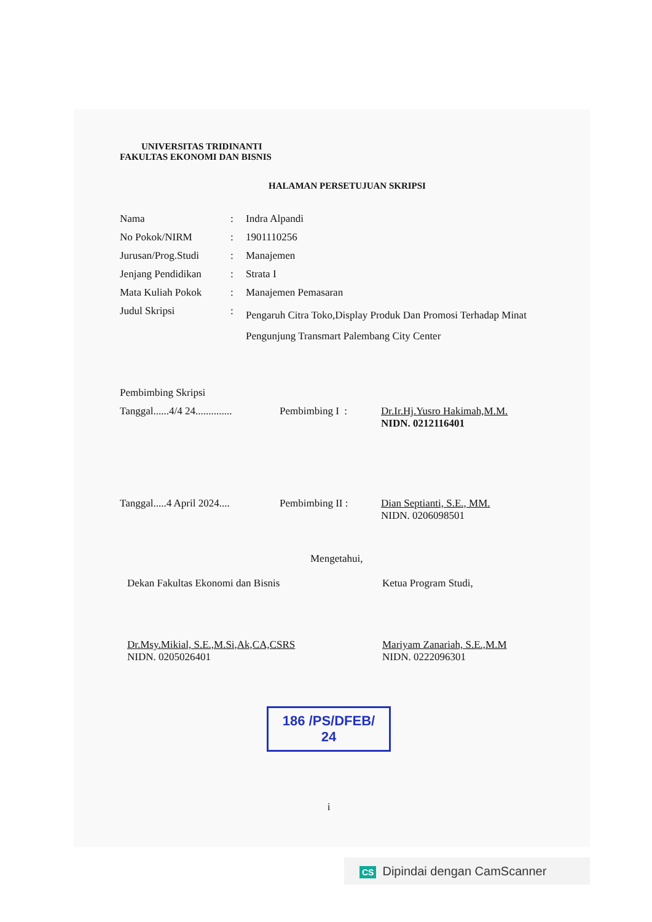UNIVERSITAS TRIDINANTI
FAKULTAS EKONOMI DAN BISNIS
HALAMAN PERSETUJUAN SKRIPSI
| Nama | : | Indra Alpandi |
| No Pokok/NIRM | : | 1901110256 |
| Jurusan/Prog.Studi | : | Manajemen |
| Jenjang Pendidikan | : | Strata I |
| Mata Kuliah Pokok | : | Manajemen Pemasaran |
| Judul Skripsi | : | Pengaruh Citra Toko,Display Produk Dan Promosi Terhadap Minat Pengunjung Transmart Palembang City Center |
Pembimbing Skripsi
Tanggal......4/4 24..............
Pembimbing I : Dr.Ir.Hj.Yusro Hakimah,M.M.
NIDN. 0212116401
Tanggal.....4 April 2024....
Pembimbing II : Dian Septianti, S.E., MM.
NIDN. 0206098501
Mengetahui,
Dekan Fakultas Ekonomi dan Bisnis
Dr.Msy.Mikial, S.E.,M.Si,Ak,CA,CSRS
NIDN. 0205026401
Ketua Program Studi,
Mariyam Zanariah, S.E.,M.M
NIDN. 0222096301
186 /PS/DFEB/ 24
i
CS Dipindai dengan CamScanner